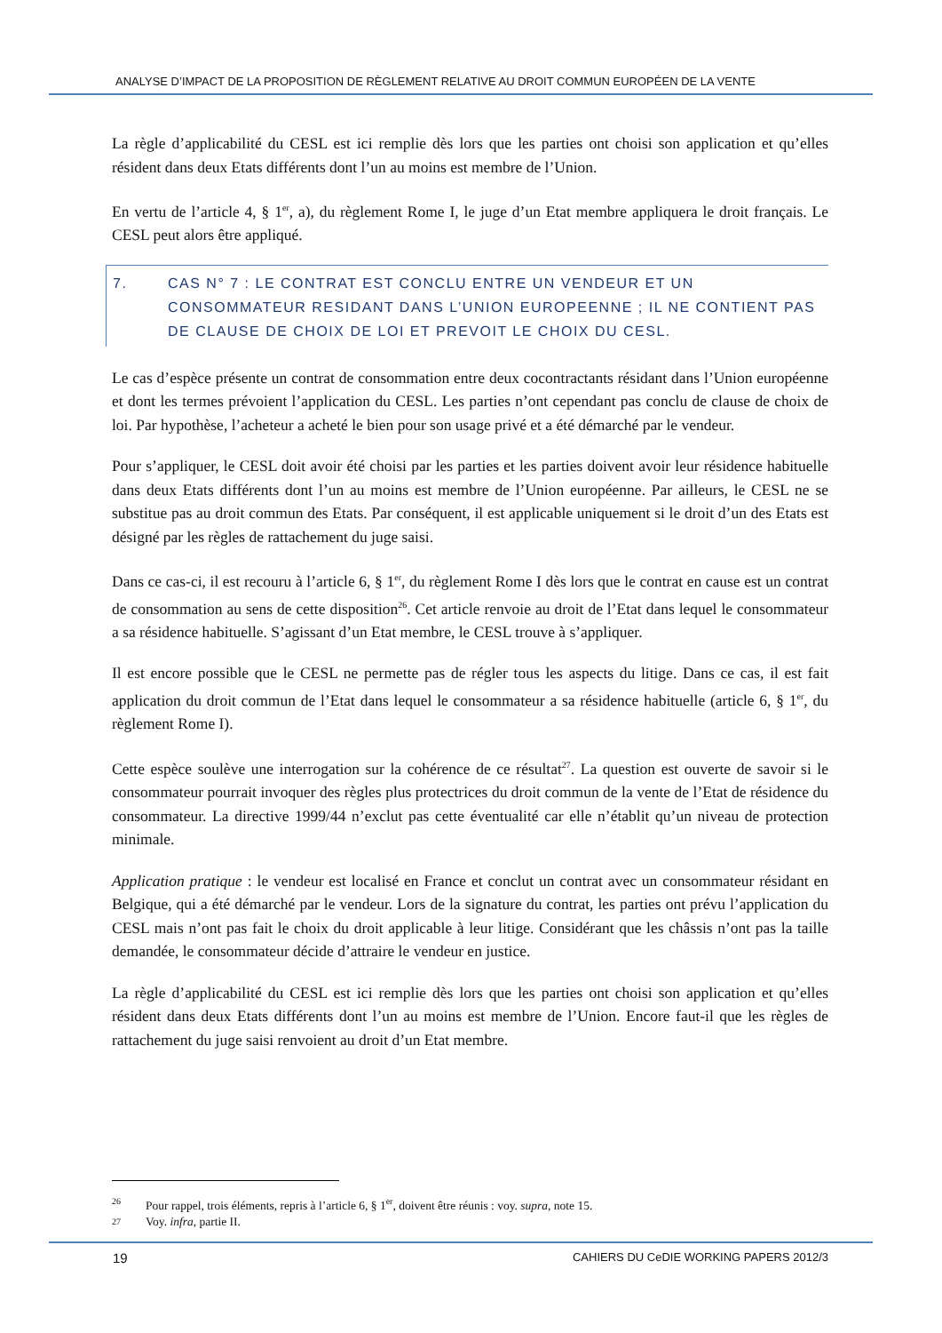ANALYSE D’IMPACT DE LA PROPOSITION DE RÈGLEMENT RELATIVE AU DROIT COMMUN EUROPÉEN DE LA VENTE
La règle d’applicabilité du CESL est ici remplie dès lors que les parties ont choisi son application et qu’elles résident dans deux Etats différents dont l’un au moins est membre de l’Union.
En vertu de l’article 4, § 1<sup>er</sup>, a), du règlement Rome I, le juge d’un Etat membre appliquera le droit français. Le CESL peut alors être appliqué.
7. CAS N° 7 : LE CONTRAT EST CONCLU ENTRE UN VENDEUR ET UN CONSOMMATEUR RESIDANT DANS L’UNION EUROPEENNE ; IL NE CONTIENT PAS DE CLAUSE DE CHOIX DE LOI ET PREVOIT LE CHOIX DU CESL.
Le cas d’espèce présente un contrat de consommation entre deux cocontractants résidant dans l’Union européenne et dont les termes prévoient l’application du CESL. Les parties n’ont cependant pas conclu de clause de choix de loi. Par hypothèse, l’acheteur a acheté le bien pour son usage privé et a été démarché par le vendeur.
Pour s’appliquer, le CESL doit avoir été choisi par les parties et les parties doivent avoir leur résidence habituelle dans deux Etats différents dont l’un au moins est membre de l’Union européenne. Par ailleurs, le CESL ne se substitue pas au droit commun des Etats. Par conséquent, il est applicable uniquement si le droit d’un des Etats est désigné par les règles de rattachement du juge saisi.
Dans ce cas-ci, il est recouru à l’article 6, § 1<sup>er</sup>, du règlement Rome I dès lors que le contrat en cause est un contrat de consommation au sens de cette disposition<sup>26</sup>. Cet article renvoie au droit de l’Etat dans lequel le consommateur a sa résidence habituelle. S’agissant d’un Etat membre, le CESL trouve à s’appliquer.
Il est encore possible que le CESL ne permette pas de régler tous les aspects du litige. Dans ce cas, il est fait application du droit commun de l’Etat dans lequel le consommateur a sa résidence habituelle (article 6, § 1<sup>er</sup>, du règlement Rome I).
Cette espèce soulève une interrogation sur la cohérence de ce résultat<sup>27</sup>. La question est ouverte de savoir si le consommateur pourrait invoquer des règles plus protectrices du droit commun de la vente de l’Etat de résidence du consommateur. La directive 1999/44 n’exclut pas cette éventualité car elle n’établit qu’un niveau de protection minimale.
Application pratique : le vendeur est localisé en France et conclut un contrat avec un consommateur résidant en Belgique, qui a été démarché par le vendeur. Lors de la signature du contrat, les parties ont prévu l’application du CESL mais n’ont pas fait le choix du droit applicable à leur litige. Considérant que les châssis n’ont pas la taille demandée, le consommateur décide d’attraire le vendeur en justice.
La règle d’applicabilité du CESL est ici remplie dès lors que les parties ont choisi son application et qu’elles résident dans deux Etats différents dont l’un au moins est membre de l’Union. Encore faut-il que les règles de rattachement du juge saisi renvoient au droit d’un Etat membre.
26 Pour rappel, trois éléments, repris à l’article 6, § 1<sup>er</sup>, doivent être réunis : voy. supra, note 15.
27 Voy. infra, partie II.
19 CAHIERS DU CeDIE WORKING PAPERS 2012/3